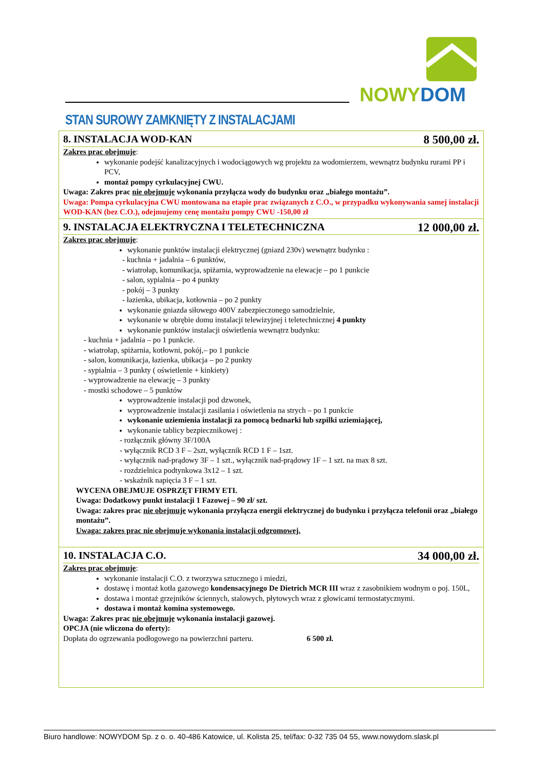NOWYDOM
STAN SUROWY ZAMKNIĘTY Z INSTALACJAMI
8. INSTALACJA WOD-KAN 8 500,00 zł.
Zakres prac obejmuje:
wykonanie podejść kanalizacyjnych i wodociągowych wg projektu za wodomierzem, wewnątrz budynku rurami PP i PCV,
montaż pompy cyrkulacyjnej CWU.
Uwaga: Zakres prac nie obejmuje wykonania przyłącza wody do budynku oraz „białego montażu”.
Uwaga: Pompa cyrkulacyjna CWU montowana na etapie prac związanych z C.O., w przypadku wykonywania samej instalacji WOD-KAN (bez C.O.), odejmujemy cenę montażu pompy CWU -150,00 zł
9. INSTALACJA ELEKTRYCZNA I TELETECHNICZNA 12 000,00 zł.
Zakres prac obejmuje:
wykonanie punktów instalacji elektrycznej (gniazd 230v) wewnątrz budynku :
- kuchnia + jadalnia – 6 punktów,
- wiatrołap, komunikacja, spiżarnia, wyprowadzenie na elewacje – po 1 punkcie
- salon, sypialnia – po 4 punkty
- pokój – 3 punkty
- łazienka, ubikacja, kotłownia – po 2 punkty
wykonanie gniazda siłowego 400V zabezpieczonego samodzielnie,
wykonanie w obrębie domu instalacji telewizyjnej i teletechnicznej 4 punkty
wykonanie punktów instalacji oświetlenia wewnątrz budynku:
- kuchnia + jadalnia – po 1 punkcie.
- wiatrołap, spiżarnia, kotłowni, pokój,– po 1 punkcie
- salon, komunikacja, łazienka, ubikacja – po 2 punkty
- sypialnia – 3 punkty ( oświetlenie + kinkiety)
- wyprowadzenie na elewację – 3 punkty
- mostki schodowe – 5 punktów
wyprowadzenie instalacji pod dzwonek,
wyprowadzenie instalacji zasilania i oświetlenia na strych – po 1 punkcie
wykonanie uziemienia instalacji za pomocą bednarki lub szpilki uziemiającej,
wykonanie tablicy bezpiecznikowej :
- rozłącznik główny 3F/100A
- wyłącznik RCD 3 F – 2szt, wyłącznik RCD 1 F – 1szt.
- wyłącznik nad-prądowy 3F – 1 szt., wyłącznik nad-prądowy 1F – 1 szt. na max 8 szt.
- rozdzielnica podtynkowa 3x12 – 1 szt.
- wskaźnik napięcia 3 F – 1 szt.
WYCENA OBEJMUJE OSPRZĘT FIRMY ETI.
Uwaga: Dodatkowy punkt instalacji 1 Fazowej – 90 zł/ szt.
Uwaga: zakres prac nie obejmuje wykonania przyłącza energii elektrycznej do budynku i przyłącza telefonii oraz „białego montażu”.
Uwaga: zakres prac nie obejmuje wykonania instalacji odgromowej.
10. INSTALACJA C.O. 34 000,00 zł.
Zakres prac obejmuje:
wykonanie instalacji C.O. z tworzywa sztucznego i miedzi,
dostawę i montaż kotła gazowego kondensacyjnego De Dietrich MCR III wraz z zasobnikiem wodnym o poj. 150L,
dostawa i montaż grzejników ściennych, stalowych, płytowych wraz z głowicami termostatycznymi.
dostawa i montaż komina systemowego.
Uwaga: Zakres prac nie obejmuje wykonania instalacji gazowej.
OPCJA (nie wliczona do oferty):
Dopłata do ogrzewania podłogowego na powierzchni parteru. 6 500 zł.
Biuro handlowe: NOWYDOM Sp. z o. o. 40-486 Katowice, ul. Kolista 25, tel/fax: 0-32 735 04 55, www.nowydom.slask.pl